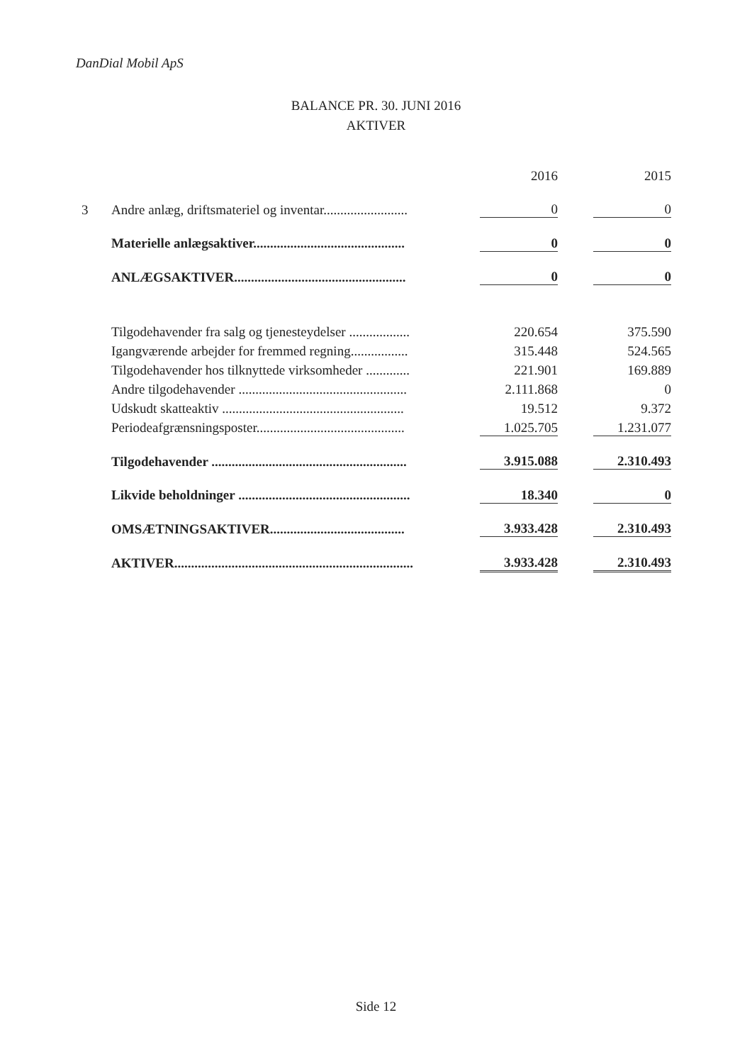DanDial Mobil ApS
BALANCE PR. 30. JUNI 2016
AKTIVER
| | | 2016 | | 2015 |
| 3 | Andre anlæg, driftsmateriel og inventar......................... | 0 | | 0 |
| | Materielle anlægsaktiver............................................. | 0 | | 0 |
| | ANLÆGSAKTIVER................................................... | 0 | | 0 |
| | Tilgodehavender fra salg og tjenesteydelser .................. | 220.654 | | 375.590 |
| | Igangværende arbejder for fremmed regning................. | 315.448 | | 524.565 |
| | Tilgodehavender hos tilknyttede virksomheder ............. | 221.901 | | 169.889 |
| | Andre tilgodehavender .................................................. | 2.111.868 | | 0 |
| | Udskudt skatteaktiv ...................................................... | 19.512 | | 9.372 |
| | Periodeafgrænsningsposter............................................ | 1.025.705 | | 1.231.077 |
| | Tilgodehavender .......................................................... | 3.915.088 | | 2.310.493 |
| | Likvide beholdninger ................................................... | 18.340 | | 0 |
| | OMSÆTNINGSAKTIVER........................................ | 3.933.428 | | 2.310.493 |
| | AKTIVER....................................................................... | 3.933.428 | | 2.310.493 |
Side 12